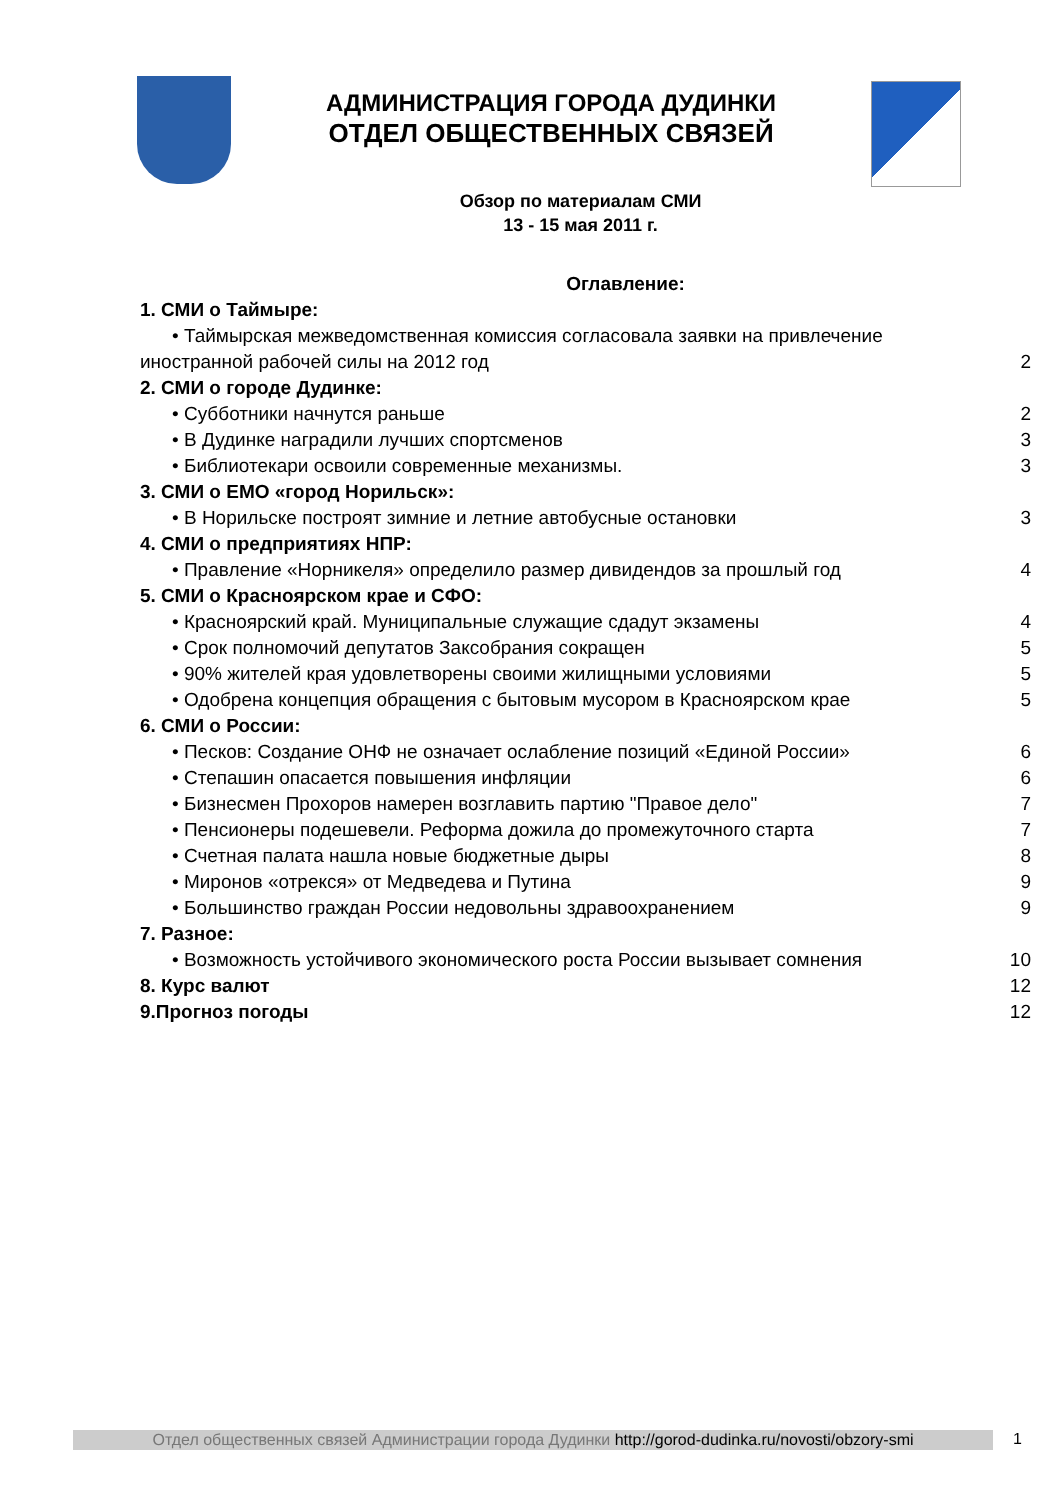АДМИНИСТРАЦИЯ ГОРОДА ДУДИНКИ
ОТДЕЛ ОБЩЕСТВЕННЫХ СВЯЗЕЙ
Обзор по материалам СМИ
13 - 15 мая 2011 г.
Оглавление:
1. СМИ о Таймыре:
• Таймырская межведомственная комиссия согласовала заявки на привлечение
иностранной рабочей силы на 2012 год 2
2. СМИ о городе Дудинке:
• Субботники начнутся раньше 2
• В Дудинке наградили лучших спортсменов 3
• Библиотекари освоили современные механизмы. 3
3. СМИ о ЕМО «город Норильск»:
• В Норильске построят зимние и летние автобусные остановки 3
4. СМИ о предприятиях НПР:
• Правление «Норникеля» определило размер дивидендов за прошлый год 4
5. СМИ о Красноярском крае и СФО:
• Красноярский край. Муниципальные служащие сдадут экзамены 4
• Срок полномочий депутатов Заксобрания сокращен 5
• 90% жителей края удовлетворены своими жилищными условиями 5
• Одобрена концепция обращения с бытовым мусором в Красноярском крае 5
6. СМИ о России:
• Песков: Создание ОНФ не означает ослабление позиций «Единой России» 6
• Степашин опасается повышения инфляции 6
• Бизнесмен Прохоров намерен возглавить партию "Правое дело" 7
• Пенсионеры подешевели. Реформа дожила до промежуточного старта 7
• Счетная палата нашла новые бюджетные дыры 8
• Миронов «отрекся» от Медведева и Путина 9
• Большинство граждан России недовольны здравоохранением 9
7. Разное:
• Возможность устойчивого экономического роста России вызывает сомнения 10
8. Курс валют 12
9.Прогноз погоды 12
Отдел общественных связей Администрации города Дудинки http://gorod-dudinka.ru/novosti/obzory-smi
1